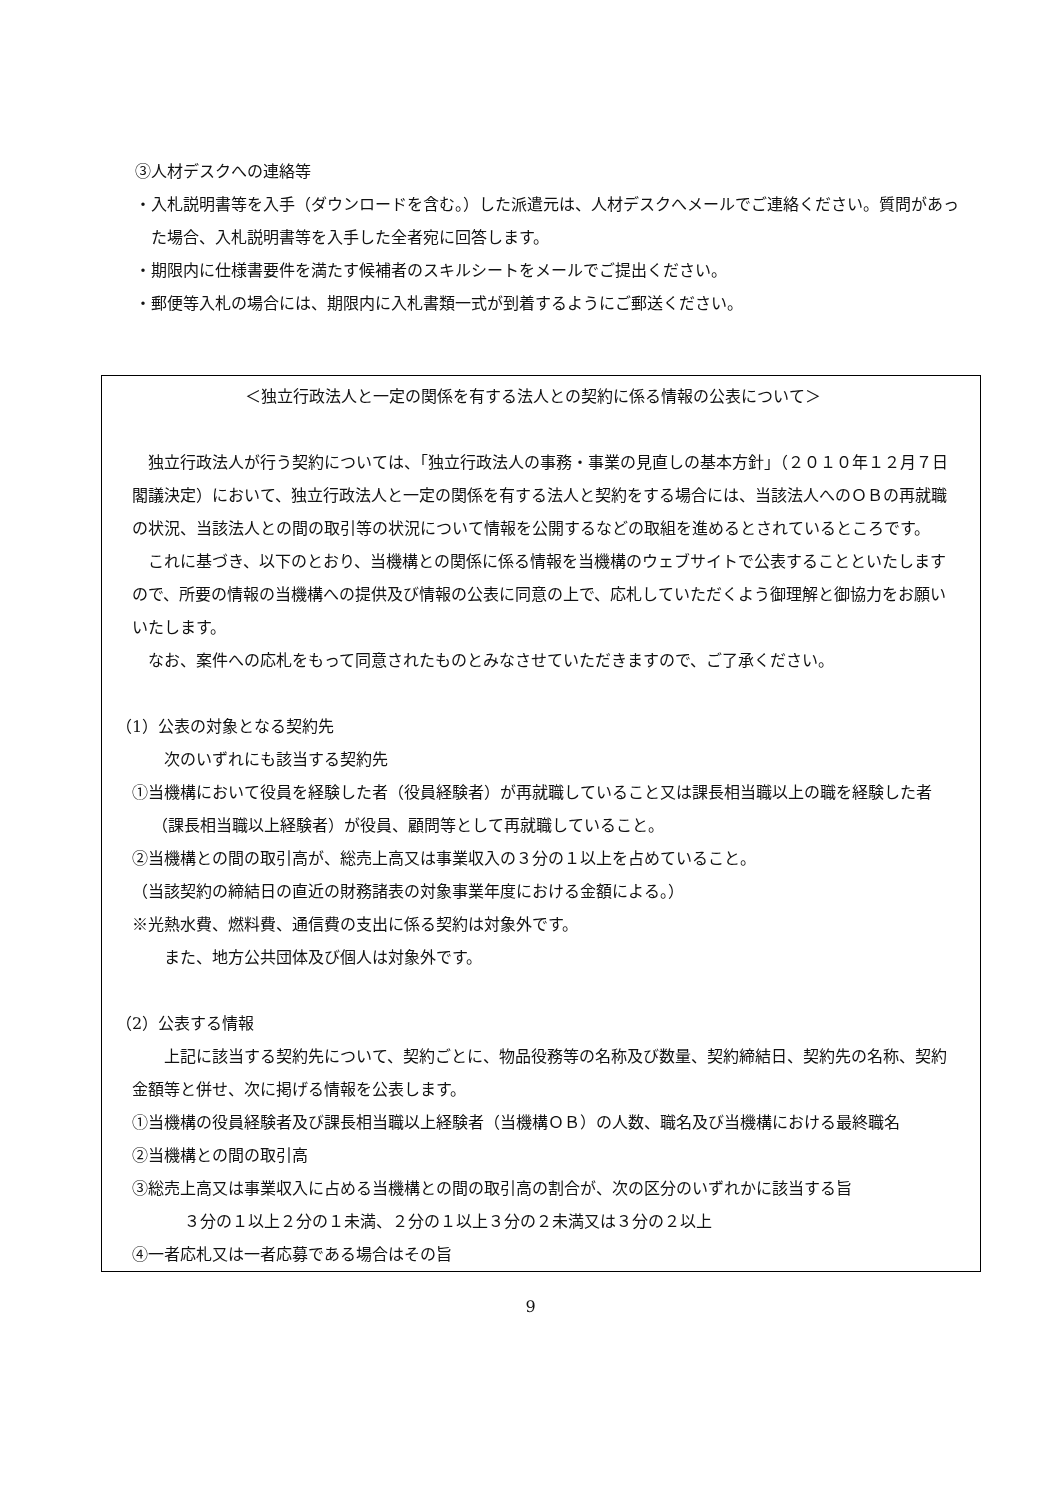③人材デスクへの連絡等
・入札説明書等を入手（ダウンロードを含む。）した派遣元は、人材デスクへメールでご連絡ください。質問があった場合、入札説明書等を入手した全者宛に回答します。
・期限内に仕様書要件を満たす候補者のスキルシートをメールでご提出ください。
・郵便等入札の場合には、期限内に入札書類一式が到着するようにご郵送ください。
＜独立行政法人と一定の関係を有する法人との契約に係る情報の公表について＞
独立行政法人が行う契約については、「独立行政法人の事務・事業の見直しの基本方針」（２０１０年１２月７日閣議決定）において、独立行政法人と一定の関係を有する法人と契約をする場合には、当該法人へのＯＢの再就職の状況、当該法人との間の取引等の状況について情報を公開するなどの取組を進めるとされているところです。
これに基づき、以下のとおり、当機構との関係に係る情報を当機構のウェブサイトで公表することといたしますので、所要の情報の当機構への提供及び情報の公表に同意の上で、応札していただくよう御理解と御協力をお願いいたします。
なお、案件への応札をもって同意されたものとみなさせていただきますので、ご了承ください。
（1）公表の対象となる契約先
次のいずれにも該当する契約先
①当機構において役員を経験した者（役員経験者）が再就職していること又は課長相当職以上の職を経験した者（課長相当職以上経験者）が役員、顧問等として再就職していること。
②当機構との間の取引高が、総売上高又は事業収入の３分の１以上を占めていること。
（当該契約の締結日の直近の財務諸表の対象事業年度における金額による。）
※光熱水費、燃料費、通信費の支出に係る契約は対象外です。
また、地方公共団体及び個人は対象外です。
（2）公表する情報
上記に該当する契約先について、契約ごとに、物品役務等の名称及び数量、契約締結日、契約先の名称、契約金額等と併せ、次に掲げる情報を公表します。
①当機構の役員経験者及び課長相当職以上経験者（当機構ＯＢ）の人数、職名及び当機構における最終職名
②当機構との間の取引高
③総売上高又は事業収入に占める当機構との間の取引高の割合が、次の区分のいずれかに該当する旨
３分の１以上２分の１未満、２分の１以上３分の２未満又は３分の２以上
④一者応札又は一者応募である場合はその旨
9